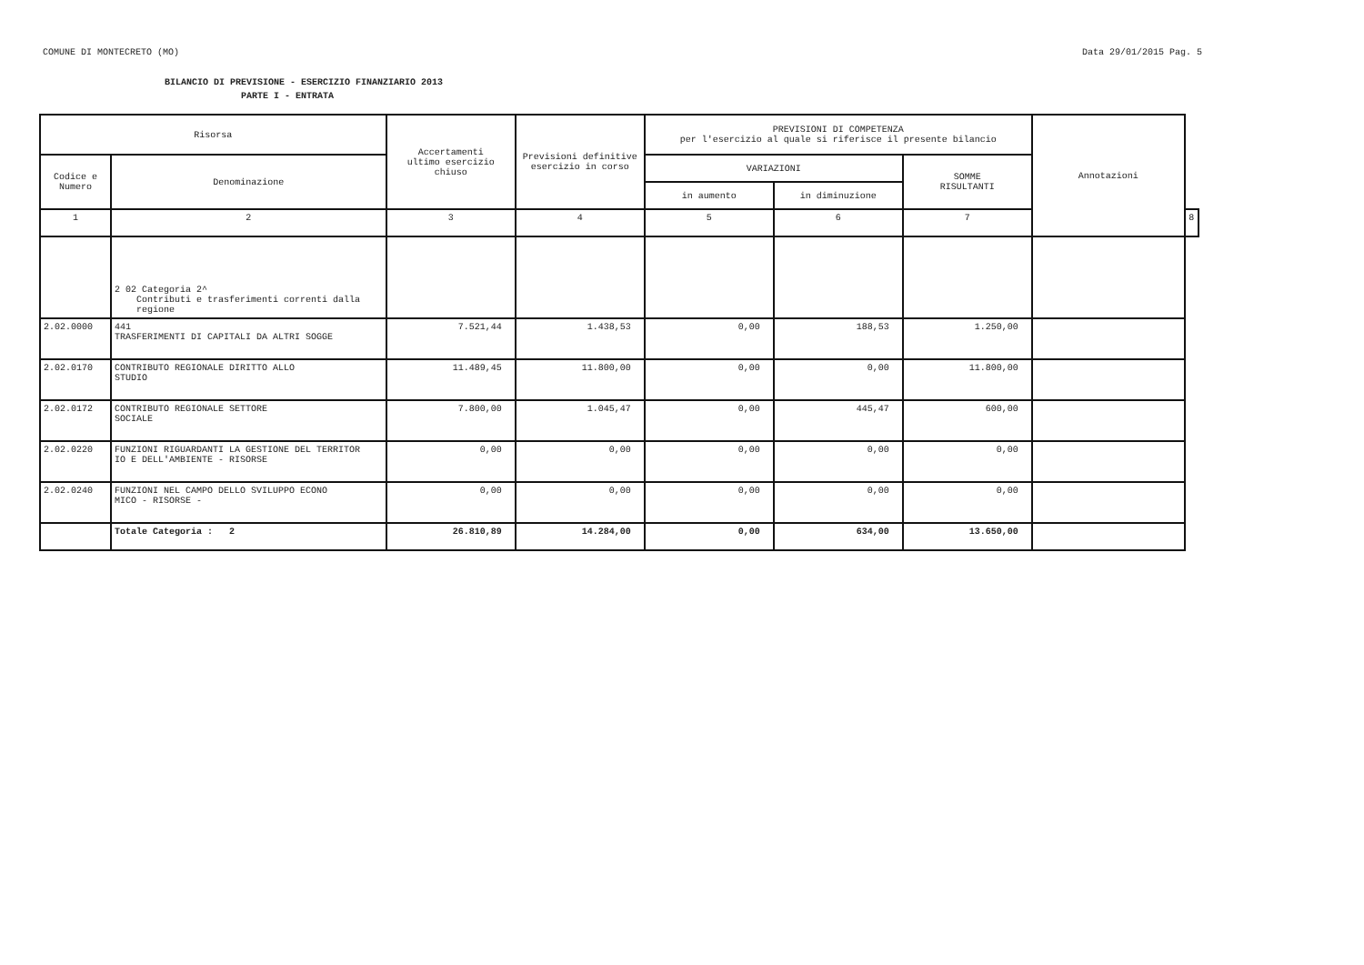COMUNE DI MONTECRETO (MO) Data 29/01/2015 Pag. 5
BILANCIO DI PREVISIONE - ESERCIZIO FINANZIARIO 2013
PARTE I - ENTRATA
| Risorsa | | Accertamenti ultimo esercizio chiuso | Previsioni definitive esercizio in corso | PREVISIONI DI COMPETENZA per l'esercizio al quale si riferisce il presente bilancio | | | Annotazioni | |
| --- | --- | --- | --- | --- | --- | --- | --- | --- |
| Codice e Numero | Denominazione | | | VARIAZIONI | | SOMME RISULTANTI | | |
| | | | | in aumento | in diminuzione | | | |
| 1 | 2 | 3 | 4 | 5 | 6 | 7 | | 8 |
| | 2 02 Categoria 2^ Contributi e trasferimenti correnti dalla regione | | | | | | | |
| 2.02.0000 | 441 TRASFERIMENTI DI CAPITALI DA ALTRI SOGGE | 7.521,44 | 1.438,53 | 0,00 | 188,53 | 1.250,00 | | |
| 2.02.0170 | CONTRIBUTO REGIONALE DIRITTO ALLO STUDIO | 11.489,45 | 11.800,00 | 0,00 | 0,00 | 11.800,00 | | |
| 2.02.0172 | CONTRIBUTO REGIONALE SETTORE SOCIALE | 7.800,00 | 1.045,47 | 0,00 | 445,47 | 600,00 | | |
| 2.02.0220 | FUNZIONI RIGUARDANTI LA GESTIONE DEL TERRITOR IO E DELL'AMBIENTE - RISORSE | 0,00 | 0,00 | 0,00 | 0,00 | 0,00 | | |
| 2.02.0240 | FUNZIONI NEL CAMPO DELLO SVILUPPO ECONO MICO - RISORSE - | 0,00 | 0,00 | 0,00 | 0,00 | 0,00 | | |
| | Totale Categoria : 2 | 26.810,89 | 14.284,00 | 0,00 | 634,00 | 13.650,00 | | |